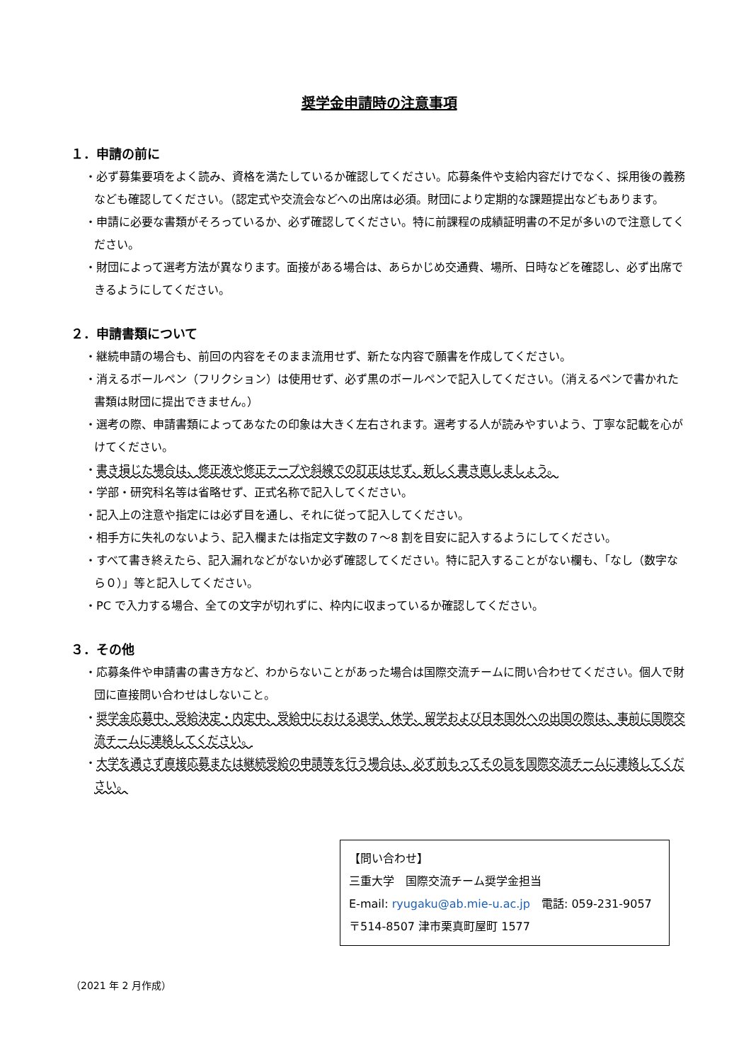奨学金申請時の注意事項
１．申請の前に
・必ず募集要項をよく読み、資格を満たしているか確認してください。応募条件や支給内容だけでなく、採用後の義務なども確認してください。（認定式や交流会などへの出席は必須。財団により定期的な課題提出などもあります。
・申請に必要な書類がそろっているか、必ず確認してください。特に前課程の成績証明書の不足が多いので注意してください。
・財団によって選考方法が異なります。面接がある場合は、あらかじめ交通費、場所、日時などを確認し、必ず出席できるようにしてください。
２．申請書類について
・継続申請の場合も、前回の内容をそのまま流用せず、新たな内容で願書を作成してください。
・消えるボールペン（フリクション）は使用せず、必ず黒のボールペンで記入してください。（消えるペンで書かれた書類は財団に提出できません。）
・選考の際、申請書類によってあなたの印象は大きく左右されます。選考する人が読みやすいよう、丁寧な記載を心がけてください。
・書き損じた場合は、修正液や修正テープや斜線での訂正はせず、新しく書き直しましょう。
・学部・研究科名等は省略せず、正式名称で記入してください。
・記入上の注意や指定には必ず目を通し、それに従って記入してください。
・相手方に失礼のないよう、記入欄または指定文字数の７～8 割を目安に記入するようにしてください。
・すべて書き終えたら、記入漏れなどがないか必ず確認してください。特に記入することがない欄も、「なし（数字なら０）」等と記入してください。
・PC で入力する場合、全ての文字が切れずに、枠内に収まっているか確認してください。
３．その他
・応募条件や申請書の書き方など、わからないことがあった場合は国際交流チームに問い合わせてください。個人で財団に直接問い合わせはしないこと。
・奨学金応募中、受給決定・内定中、受給中における退学、休学、留学および日本国外への出国の際は、事前に国際交流チームに連絡してください。
・大学を通さず直接応募または継続受給の申請等を行う場合は、必ず前もってその旨を国際交流チームに連絡してください。
【問い合わせ】
三重大学　国際交流チーム奨学金担当
E-mail: ryugaku@ab.mie-u.ac.jp　電話: 059-231-9057
〒514-8507 津市栗真町屋町 1577
（2021 年 2 月作成）